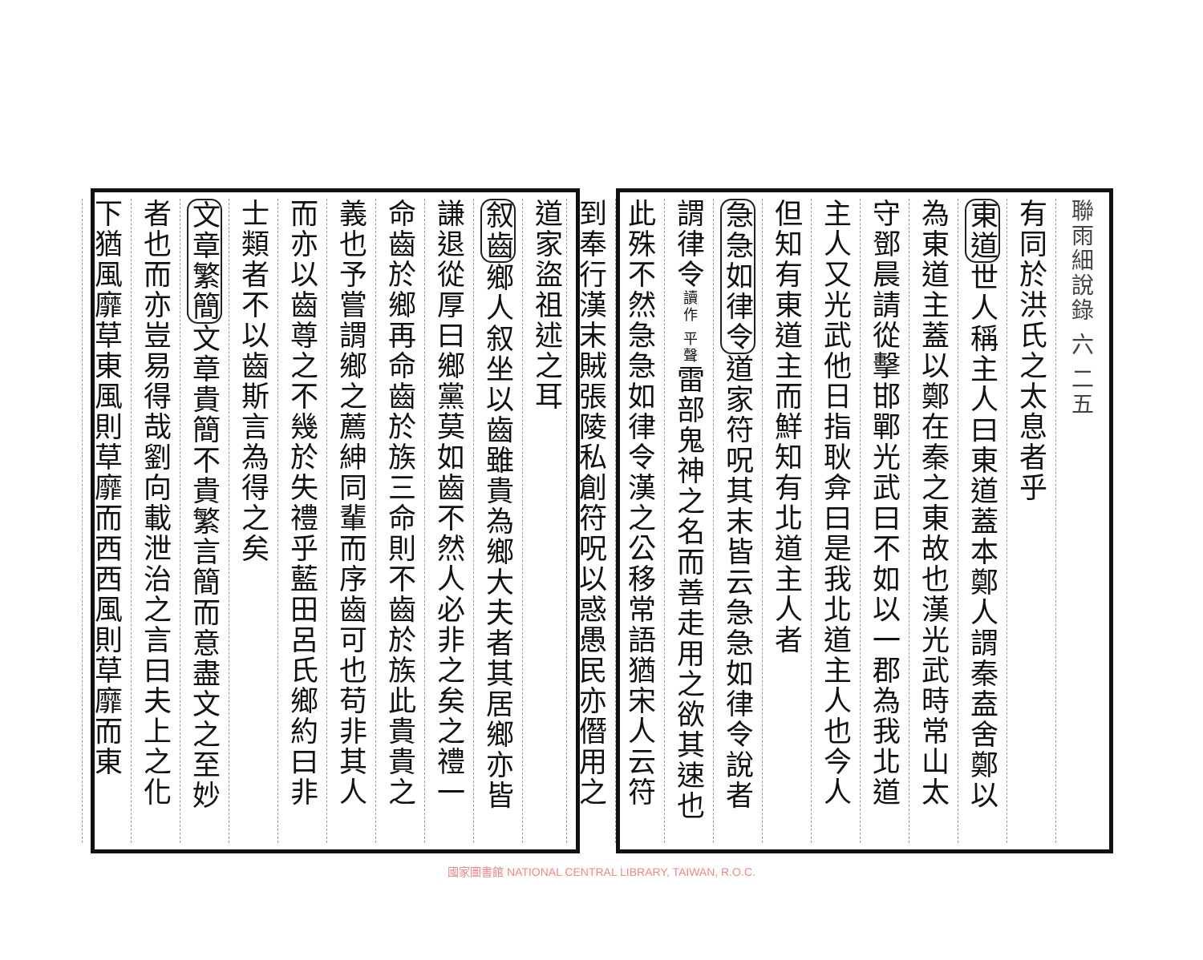聯雨細說錄 六 二五
有同於洪氏之太息者乎
東道世人稱主人曰東道蓋本鄭人謂秦盍舍鄭以
為東道主蓋以鄭在秦之東故也漢光武時常山太
守鄧晨請從擊邯鄲光武曰不如以一郡為我北道
主人又光武他日指耿弇曰是我北道主人也今人
但知有東道主而鮮知有北道主人者
急急如律令道家符呪其末皆云急急如律令說者
謂律令讀作 平聲雷部鬼神之名而善走用之欲其速也
此殊不然急急如律令漢之公移常語猶宋人云符
到奉行漢末賊張陵私創符呪以惑愚民亦僭用之
道家盜祖述之耳
叙齒鄉人叙坐以齒雖貴為鄉大夫者其居鄉亦皆
謙退從厚曰鄉黨莫如齒不然人必非之矣之禮一
命齒於鄉再命齒於族三命則不齒於族此貴貴之
義也予嘗謂鄉之薦紳同輩而序齒可也苟非其人
而亦以齒尊之不幾於失禮乎藍田呂氏鄉約曰非
士類者不以齒斯言為得之矣
文章繁簡文章貴簡不貴繁言簡而意盡文之至妙
者也而亦豈易得哉劉向載泄治之言曰夫上之化
下猶風靡草東風則草靡而西西風則草靡而東
國家圖書館 NATIONAL CENTRAL LIBRARY, TAIWAN, R.O.C.